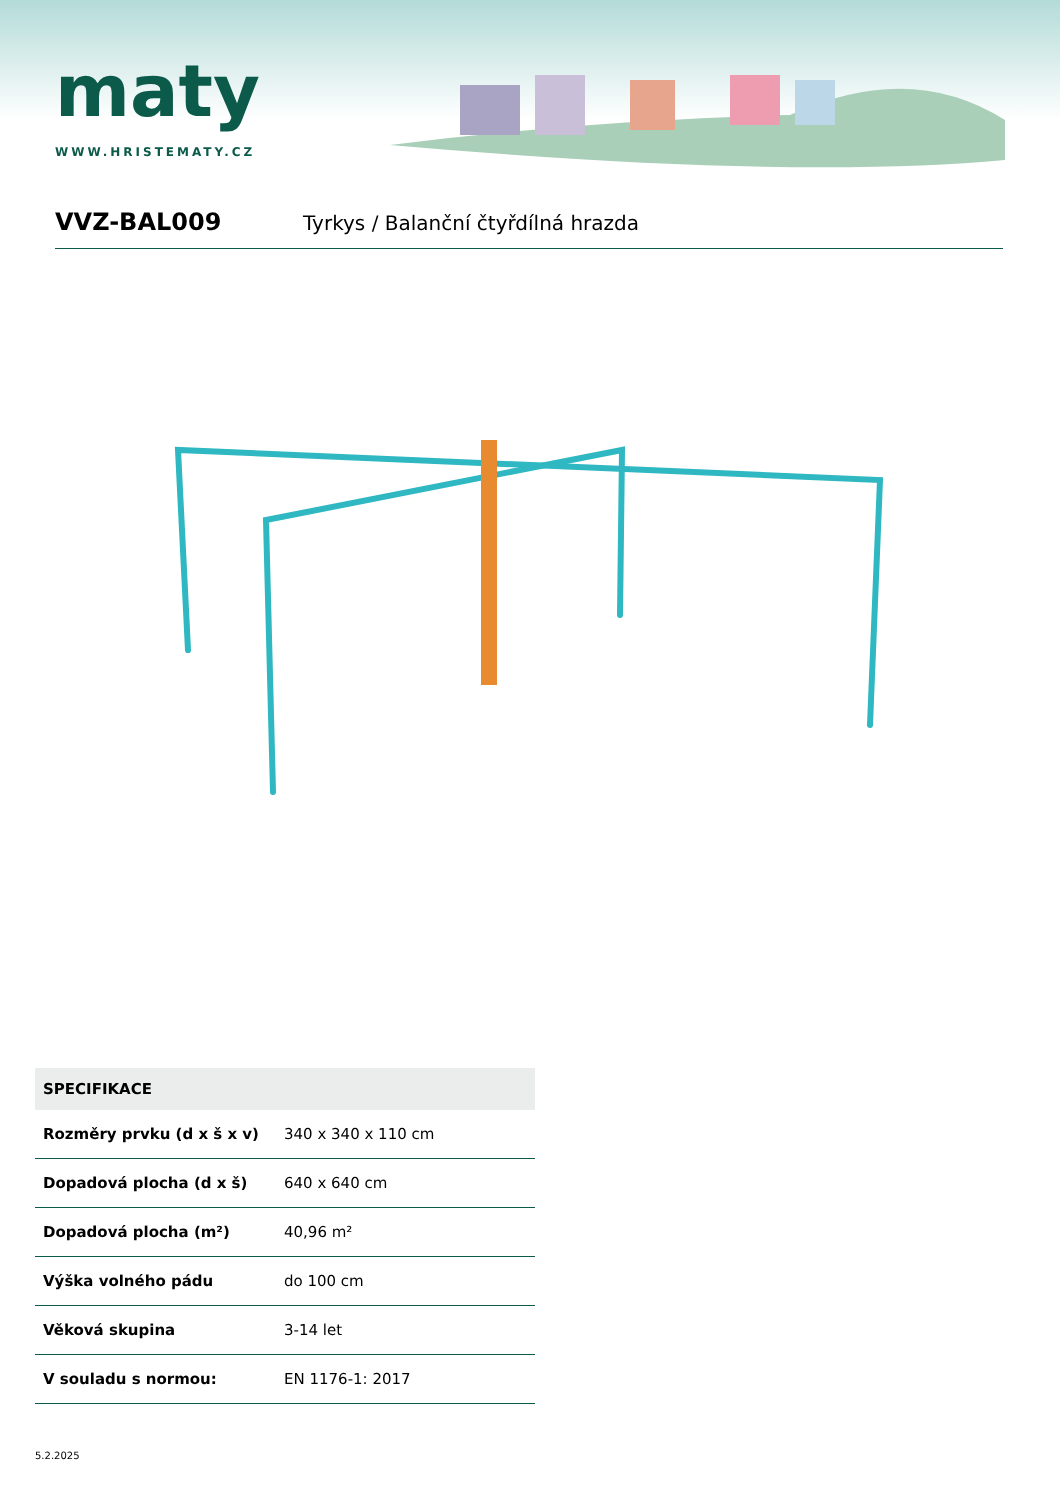maty
WWW.HRISTEMATY.CZ
VVZ-BAL009
Tyrkys / Balanční čtyřdílná hrazda
| SPECIFIKACE | |
| --- | --- |
| Rozměry prvku (d x š x v) | 340 x 340 x 110 cm |
| Dopadová plocha (d x š) | 640 x 640 cm |
| Dopadová plocha (m²) | 40,96 m² |
| Výška volného pádu | do 100 cm |
| Věková skupina | 3-14 let |
| V souladu s normou: | EN 1176-1: 2017 |
5.2.2025